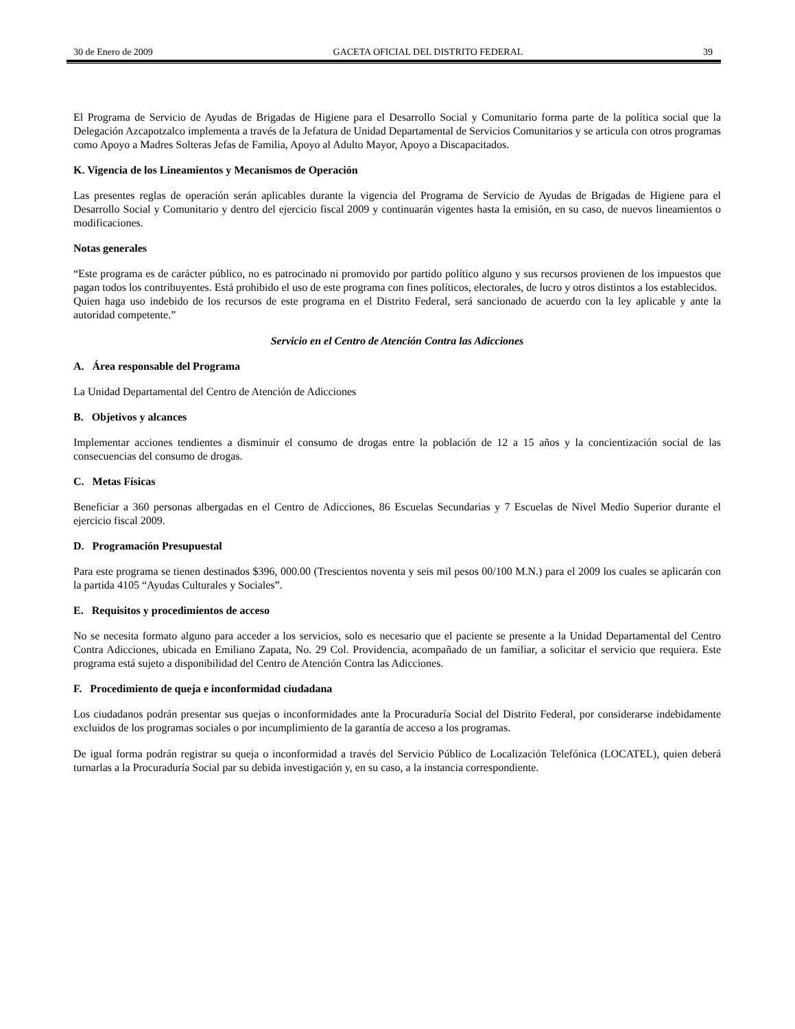30 de Enero de 2009 GACETA OFICIAL DEL DISTRITO FEDERAL 39
El Programa de Servicio de Ayudas de Brigadas de Higiene para el Desarrollo Social y Comunitario forma parte de la política social que la Delegación Azcapotzalco implementa a través de la Jefatura de Unidad Departamental de Servicios Comunitarios y se articula con otros programas como Apoyo a Madres Solteras Jefas de Familia, Apoyo al Adulto Mayor, Apoyo a Discapacitados.
K. Vigencia de los Lineamientos y Mecanismos de Operación
Las presentes reglas de operación serán aplicables durante la vigencia del Programa de Servicio de Ayudas de Brigadas de Higiene para el Desarrollo Social y Comunitario y dentro del ejercicio fiscal 2009 y continuarán vigentes hasta la emisión, en su caso, de nuevos lineamientos o modificaciones.
Notas generales
“Este programa es de carácter público, no es patrocinado ni promovido por partido político alguno y sus recursos provienen de los impuestos que pagan todos los contribuyentes. Está prohibido el uso de este programa con fines políticos, electorales, de lucro y otros distintos a los establecidos.
Quien haga uso indebido de los recursos de este programa en el Distrito Federal, será sancionado de acuerdo con la ley aplicable y ante la autoridad competente.”
Servicio en el Centro de Atención Contra las Adicciones
A. Área responsable del Programa
La Unidad Departamental del Centro de Atención de Adicciones
B. Objetivos y alcances
Implementar acciones tendientes a disminuir el consumo de drogas entre la población de 12 a 15 años y la concientización social de las consecuencias del consumo de drogas.
C. Metas Físicas
Beneficiar a 360 personas albergadas en el Centro de Adicciones, 86 Escuelas Secundarias y 7 Escuelas de Nivel Medio Superior durante el ejercicio fiscal 2009.
D. Programación Presupuestal
Para este programa se tienen destinados $396, 000.00 (Trescientos noventa y seis mil pesos 00/100 M.N.) para el 2009 los cuales se aplicarán con la partida 4105 “Ayudas Culturales y Sociales”.
E. Requisitos y procedimientos de acceso
No se necesita formato alguno para acceder a los servicios, solo es necesario que el paciente se presente a la Unidad Departamental del Centro Contra Adicciones, ubicada en Emiliano Zapata, No. 29 Col. Providencia, acompañado de un familiar, a solicitar el servicio que requiera. Este programa está sujeto a disponibilidad del Centro de Atención Contra las Adicciones.
F. Procedimiento de queja e inconformidad ciudadana
Los ciudadanos podrán presentar sus quejas o inconformidades ante la Procuraduría Social del Distrito Federal, por considerarse indebidamente excluidos de los programas sociales o por incumplimiento de la garantía de acceso a los programas.
De igual forma podrán registrar su queja o inconformidad a través del Servicio Público de Localización Telefónica (LOCATEL), quien deberá turnarlas a la Procuraduría Social par su debida investigación y, en su caso, a la instancia correspondiente.